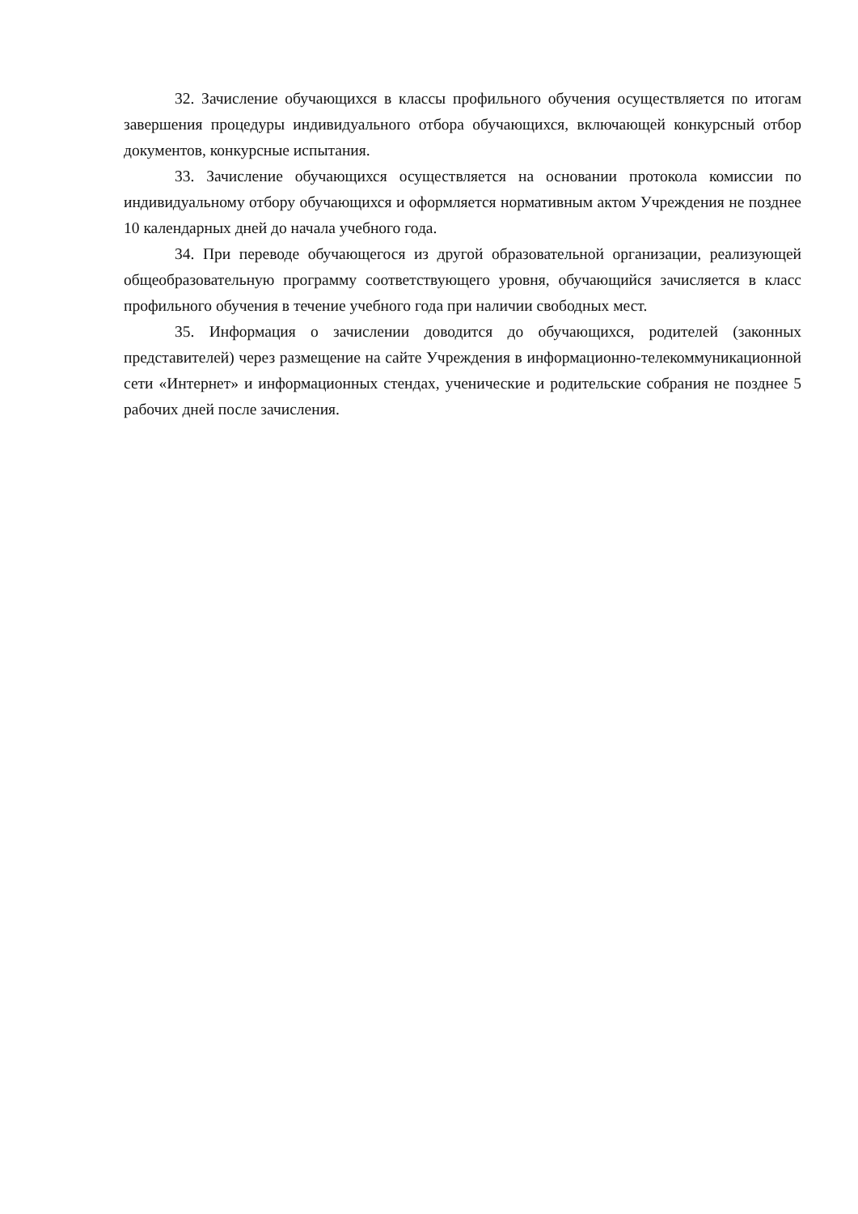32. Зачисление обучающихся в классы профильного обучения осуществляется по итогам завершения процедуры индивидуального отбора обучающихся, включающей конкурсный отбор документов, конкурсные испытания.
33. Зачисление обучающихся осуществляется на основании протокола комиссии по индивидуальному отбору обучающихся и оформляется нормативным актом Учреждения не позднее 10 календарных дней до начала учебного года.
34. При переводе обучающегося из другой образовательной организации, реализующей общеобразовательную программу соответствующего уровня, обучающийся зачисляется в класс профильного обучения в течение учебного года при наличии свободных мест.
35. Информация о зачислении доводится до обучающихся, родителей (законных представителей) через размещение на сайте Учреждения в информационно-телекоммуникационной сети «Интернет» и информационных стендах, ученические и родительские собрания не позднее 5 рабочих дней после зачисления.